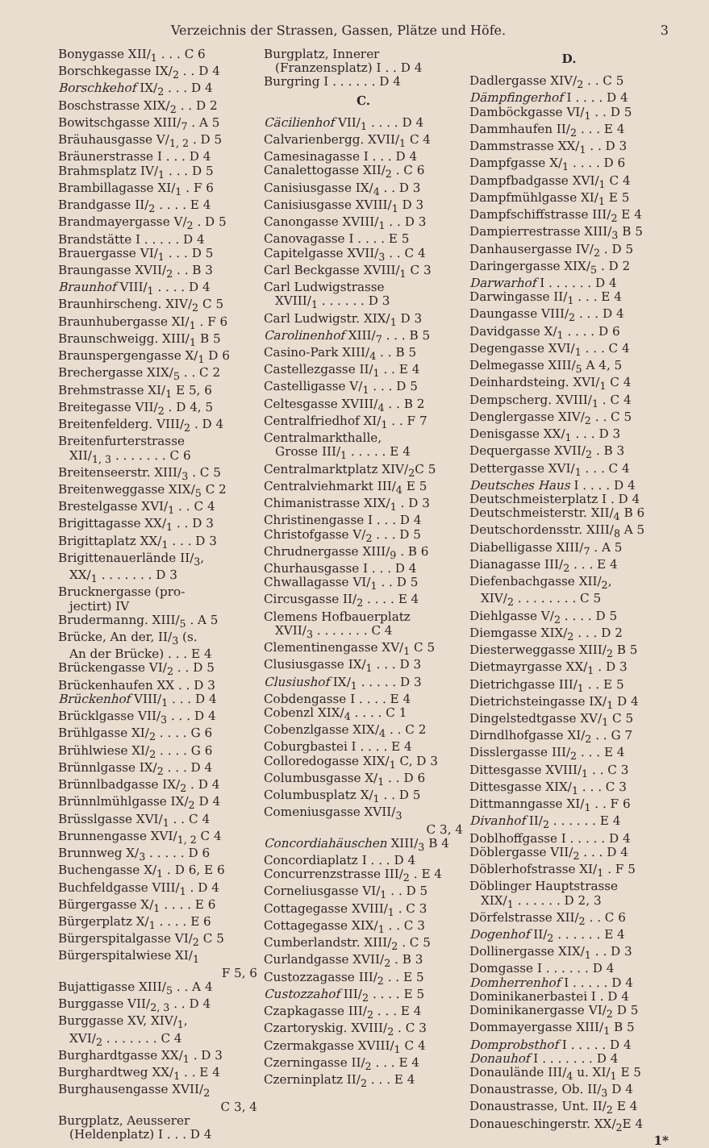Verzeichnis der Strassen, Gassen, Plätze und Höfe. 3
Bonygasse XII/<sub>1</sub> . . . C 6
Borschkegasse IX/<sub>2</sub> . . D 4
Borschkehof IX/<sub>2</sub> . . . D 4
Boschstrasse XIX/<sub>2</sub> . . D 2
Bowitschgasse XIII/<sub>7</sub> . A 5
Bräuhausgasse V/<sub>1, 2</sub> . D 5
Bräunerstrasse I . . . D 4
Brahmsplatz IV/<sub>1</sub> . . . D 5
Brambillagasse XI/<sub>1</sub> . F 6
Brandgasse II/<sub>2</sub> . . . . E 4
Brandmayergasse V/<sub>2</sub> . D 5
Brandstätte I . . . . . D 4
Brauergasse VI/<sub>1</sub> . . . D 5
Braungasse XVII/<sub>2</sub> . . B 3
Braunhof VIII/<sub>1</sub> . . . . D 4
Braunhirscheng. XIV/<sub>2</sub> C 5
Braunhubergasse XI/<sub>1</sub> . F 6
Braunschweigg. XIII/<sub>1</sub> B 5
Braunspergengasse X/<sub>1</sub> D 6
Brechergasse XIX/<sub>5</sub> . . C 2
Brehmstrasse XI/<sub>1</sub> E 5, 6
Breitegasse VII/<sub>2</sub> . D 4, 5
Breitenfelderg. VIII/<sub>2</sub> . D 4
Breitenfurterstrasse
XII/<sub>1, 3</sub> . . . . . . . C 6
Breitenseerstr. XIII/<sub>3</sub> . C 5
Breitenweggasse XIX/<sub>5</sub> C 2
Brestelgasse XVI/<sub>1</sub> . . C 4
Brigittagasse XX/<sub>1</sub> . . D 3
Brigittaplatz XX/<sub>1</sub> . . . D 3
Brigittenauerlände II/<sub>3</sub>,
XX/<sub>1</sub> . . . . . . . D 3
Brucknergasse (pro-
jectirt) IV
Brudermanng. XIII/<sub>5</sub> . A 5
Brücke, An der, II/<sub>3</sub> (s.
An der Brücke) . . . E 4
Brückengasse VI/<sub>2</sub> . . D 5
Brückenhaufen XX . . D 3
Brückenhof VIII/<sub>1</sub> . . . D 4
Brücklgasse VII/<sub>3</sub> . . . D 4
Brühlgasse XI/<sub>2</sub> . . . . G 6
Brühlwiese XI/<sub>2</sub> . . . . G 6
Brünnlgasse IX/<sub>2</sub> . . . D 4
Brünnlbadgasse IX/<sub>2</sub> . D 4
Brünnlmühlgasse IX/<sub>2</sub> D 4
Brüsslgasse XVI/<sub>1</sub> . . C 4
Brunnengasse XVI/<sub>1, 2</sub> C 4
Brunnweg X/<sub>3</sub> . . . . . D 6
Buchengasse X/<sub>1</sub> . D 6, E 6
Buchfeldgasse VIII/<sub>1</sub> . D 4
Bürgergasse X/<sub>1</sub> . . . . E 6
Bürgerplatz X/<sub>1</sub> . . . . E 6
Bürgerspitalgasse VI/<sub>2</sub> C 5
Bürgerspitalwiese XI/<sub>1</sub>
F 5, 6
Bujattigasse XIII/<sub>5</sub> . . A 4
Burggasse VII/<sub>2, 3</sub> . . D 4
Burggasse XV, XIV/<sub>1</sub>,
XVI/<sub>2</sub> . . . . . . . C 4
Burghardtgasse XX/<sub>1</sub> . D 3
Burghardtweg XX/<sub>1</sub> . . E 4
Burghausengasse XVII/<sub>2</sub>
C 3, 4
Burgplatz, Aeusserer
(Heldenplatz) I . . . D 4
Burgplatz, Innerer
(Franzensplatz) I . . D 4
Burgring I . . . . . . D 4
C.
Cäcilienhof VII/<sub>1</sub> . . . . D 4
Calvarienbergg. XVII/<sub>1</sub> C 4
Camesinagasse I . . . D 4
Canalettogasse XII/<sub>2</sub> . C 6
Canisiusgasse IX/<sub>4</sub> . . D 3
Canisiusgasse XVIII/<sub>1</sub> D 3
Canongasse XVIII/<sub>1</sub> . . D 3
Canovagasse I . . . . E 5
Capitelgasse XVII/<sub>3</sub> . . C 4
Carl Beckgasse XVIII/<sub>1</sub> C 3
Carl Ludwigstrasse
XVIII/<sub>1</sub> . . . . . . D 3
Carl Ludwigstr. XIX/<sub>1</sub> D 3
Carolinenhof XIII/<sub>7</sub> . . . B 5
Casino-Park XIII/<sub>4</sub> . . B 5
Castellezgasse II/<sub>1</sub> . . E 4
Castelligasse V/<sub>1</sub> . . . D 5
Celtesgasse XVIII/<sub>4</sub> . . B 2
Centralfriedhof XI/<sub>1</sub> . . F 7
Centralmarkthalle,
Grosse III/<sub>1</sub> . . . . . E 4
Centralmarktplatz XIV/<sub>2</sub>C 5
Centralviehmarkt III/<sub>4</sub> E 5
Chimanistrasse XIX/<sub>1</sub> . D 3
Christinengasse I . . . D 4
Christofgasse V/<sub>2</sub> . . . D 5
Chrudnergasse XIII/<sub>9</sub> . B 6
Churhausgasse I . . . D 4
Chwallagasse VI/<sub>1</sub> . . D 5
Circusgasse II/<sub>2</sub> . . . . E 4
Clemens Hofbauerplatz
XVII/<sub>3</sub> . . . . . . . C 4
Clementinengasse XV/<sub>1</sub> C 5
Clusiusgasse IX/<sub>1</sub> . . . D 3
Clusiushof IX/<sub>1</sub> . . . . . D 3
Cobdengasse I . . . . E 4
Cobenzl XIX/<sub>4</sub> . . . . C 1
Cobenzlgasse XIX/<sub>4</sub> . . C 2
Coburgbastei I . . . . E 4
Colloredogasse XIX/<sub>1</sub> C, D 3
Columbusgasse X/<sub>1</sub> . . D 6
Columbusplatz X/<sub>1</sub> . . D 5
Comeniusgasse XVII/<sub>3</sub>
C 3, 4
Concordiahäuschen XIII/<sub>3</sub> B 4
Concordiaplatz I . . . D 4
Concurrenzstrasse III/<sub>2</sub> . E 4
Corneliusgasse VI/<sub>1</sub> . . D 5
Cottagegasse XVIII/<sub>1</sub> . C 3
Cottagegasse XIX/<sub>1</sub> . . C 3
Cumberlandstr. XIII/<sub>2</sub> . C 5
Curlandgasse XVII/<sub>2</sub> . B 3
Custozzagasse III/<sub>2</sub> . . E 5
Custozzahof III/<sub>2</sub> . . . . E 5
Czapkagasse III/<sub>2</sub> . . . E 4
Czartoryskig. XVIII/<sub>2</sub> . C 3
Czermakgasse XVIII/<sub>1</sub> C 4
Czerningasse II/<sub>2</sub> . . . E 4
Czerninplatz II/<sub>2</sub> . . . E 4
D.
Dadlergasse XIV/<sub>2</sub> . . C 5
Dämpfingerhof I . . . . D 4
Damböckgasse VI/<sub>1</sub> . . D 5
Dammhaufen II/<sub>2</sub> . . . E 4
Dammstrasse XX/<sub>1</sub> . . D 3
Dampfgasse X/<sub>1</sub> . . . . D 6
Dampfbadgasse XVI/<sub>1</sub> C 4
Dampfmühlgasse XI/<sub>1</sub> E 5
Dampfschiffstrasse III/<sub>2</sub> E 4
Dampierrestrasse XIII/<sub>3</sub> B 5
Danhausergasse IV/<sub>2</sub> . D 5
Daringergasse XIX/<sub>5</sub> . D 2
Darwarhof I . . . . . . D 4
Darwingasse II/<sub>1</sub> . . . E 4
Daungasse VIII/<sub>2</sub> . . . D 4
Davidgasse X/<sub>1</sub> . . . . D 6
Degengasse XVI/<sub>1</sub> . . . C 4
Delmegasse XIII/<sub>5</sub> A 4, 5
Deinhardsteing. XVI/<sub>1</sub> C 4
Dempscherg. XVIII/<sub>1</sub> . C 4
Denglergasse XIV/<sub>2</sub> . . C 5
Denisgasse XX/<sub>1</sub> . . . D 3
Dequergasse XVII/<sub>2</sub> . B 3
Dettergasse XVI/<sub>1</sub> . . . C 4
Deutsches Haus I . . . . D 4
Deutschmeisterplatz I . D 4
Deutschmeisterstr. XII/<sub>4</sub> B 6
Deutschordensstr. XIII/<sub>8</sub> A 5
Diabelligasse XIII/<sub>7</sub> . A 5
Dianagasse III/<sub>2</sub> . . . E 4
Diefenbachgasse XII/<sub>2</sub>,
XIV/<sub>2</sub> . . . . . . . . C 5
Diehlgasse V/<sub>2</sub> . . . . D 5
Diemgasse XIX/<sub>2</sub> . . . D 2
Diesterweggasse XIII/<sub>2</sub> B 5
Dietmayrgasse XX/<sub>1</sub> . D 3
Dietrichgasse III/<sub>1</sub> . . E 5
Dietrichsteingasse IX/<sub>1</sub> D 4
Dingelstedtgasse XV/<sub>1</sub> C 5
Dirndlhofgasse XI/<sub>2</sub> . . G 7
Disslergasse III/<sub>2</sub> . . . E 4
Dittesgasse XVIII/<sub>1</sub> . . C 3
Dittesgasse XIX/<sub>1</sub> . . . C 3
Dittmanngasse XI/<sub>1</sub> . . F 6
Divanhof II/<sub>2</sub> . . . . . . E 4
Doblhoffgasse I . . . . . D 4
Döblergasse VII/<sub>2</sub> . . . D 4
Döblerhofstrasse XI/<sub>1</sub> . F 5
Döblinger Hauptstrasse
XIX/<sub>1</sub> . . . . . . D 2, 3
Dörfelstrasse XII/<sub>2</sub> . . C 6
Dogenhof II/<sub>2</sub> . . . . . . E 4
Dollinergasse XIX/<sub>1</sub> . . D 3
Domgasse I . . . . . . D 4
Domherrenhof I . . . . . D 4
Dominikanerbastei I . D 4
Dominikanergasse VI/<sub>2</sub> D 5
Dommayergasse XIII/<sub>1</sub> B 5
Domprobsthof I . . . . . D 4
Donauhof I . . . . . . . D 4
Donaulände III/<sub>4</sub> u. XI/<sub>1</sub> E 5
Donaustrasse, Ob. II/<sub>3</sub> D 4
Donaustrasse, Unt. II/<sub>2</sub> E 4
Donaueschingerstr. XX/<sub>2</sub>E 4
1*